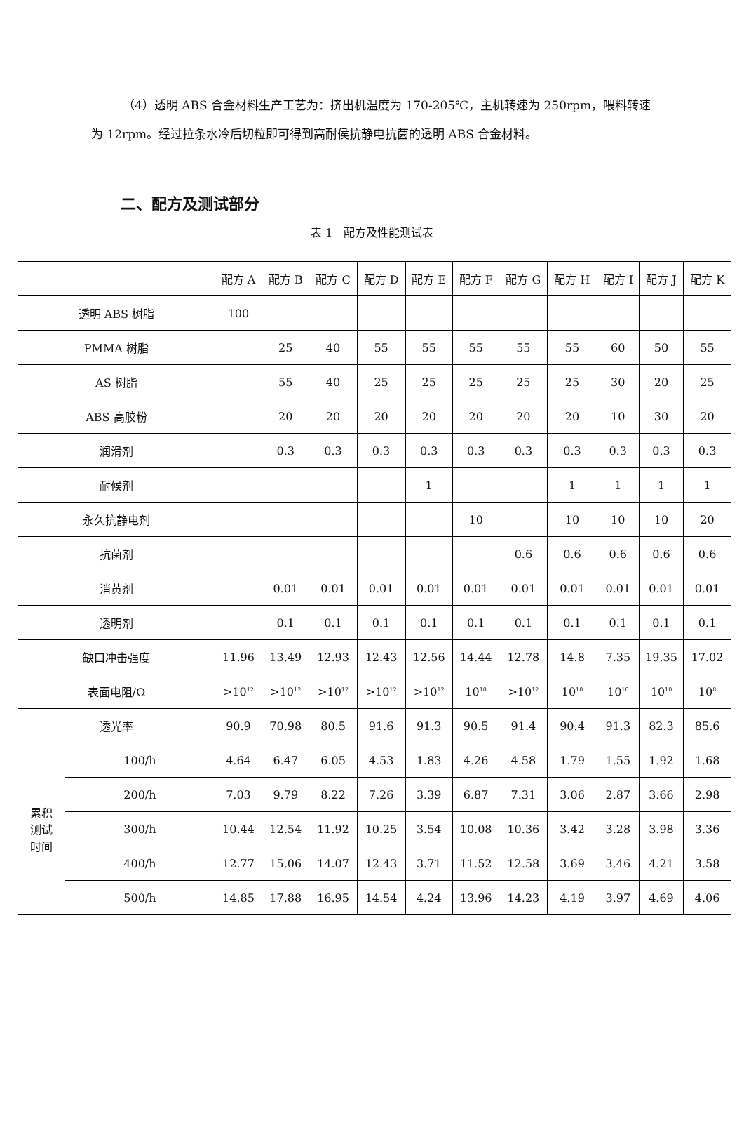（4）透明 ABS 合金材料生产工艺为：挤出机温度为 170-205℃，主机转速为 250rpm，喂料转速为 12rpm。经过拉条水冷后切粒即可得到高耐侯抗静电抗菌的透明 ABS 合金材料。
二、配方及测试部分
表 1　配方及性能测试表
| | | 配方 A | 配方 B | 配方 C | 配方 D | 配方 E | 配方 F | 配方 G | 配方 H | 配方 I | 配方 J | 配方 K |
| 透明 ABS 树脂 | | 100 | | | | | | | | | | |
| PMMA 树脂 | | | 25 | 40 | 55 | 55 | 55 | 55 | 55 | 60 | 50 | 55 |
| AS 树脂 | | | 55 | 40 | 25 | 25 | 25 | 25 | 25 | 30 | 20 | 25 |
| ABS 高胶粉 | | | 20 | 20 | 20 | 20 | 20 | 20 | 20 | 10 | 30 | 20 |
| 润滑剂 | | | 0.3 | 0.3 | 0.3 | 0.3 | 0.3 | 0.3 | 0.3 | 0.3 | 0.3 | 0.3 |
| 耐候剂 | | | | | | 1 | | | 1 | 1 | 1 | 1 |
| 永久抗静电剂 | | | | | | | 10 | | 10 | 10 | 10 | 20 |
| 抗菌剂 | | | | | | | | 0.6 | 0.6 | 0.6 | 0.6 | 0.6 |
| 消黄剂 | | | 0.01 | 0.01 | 0.01 | 0.01 | 0.01 | 0.01 | 0.01 | 0.01 | 0.01 | 0.01 |
| 透明剂 | | | 0.1 | 0.1 | 0.1 | 0.1 | 0.1 | 0.1 | 0.1 | 0.1 | 0.1 | 0.1 |
| 缺口冲击强度 | | 11.96 | 13.49 | 12.93 | 12.43 | 12.56 | 14.44 | 12.78 | 14.8 | 7.35 | 19.35 | 17.02 |
| 表面电阻/Ω | | >10<sup>12</sup> | >10<sup>12</sup> | >10<sup>12</sup> | >10<sup>12</sup> | >10<sup>12</sup> | 10<sup>10</sup> | >10<sup>12</sup> | 10<sup>10</sup> | 10<sup>10</sup> | 10<sup>10</sup> | 10<sup>8</sup> |
| 透光率 | | 90.9 | 70.98 | 80.5 | 91.6 | 91.3 | 90.5 | 91.4 | 90.4 | 91.3 | 82.3 | 85.6 |
| 累积 测试 时间 | 100/h | 4.64 | 6.47 | 6.05 | 4.53 | 1.83 | 4.26 | 4.58 | 1.79 | 1.55 | 1.92 | 1.68 |
| | 200/h | 7.03 | 9.79 | 8.22 | 7.26 | 3.39 | 6.87 | 7.31 | 3.06 | 2.87 | 3.66 | 2.98 |
| | 300/h | 10.44 | 12.54 | 11.92 | 10.25 | 3.54 | 10.08 | 10.36 | 3.42 | 3.28 | 3.98 | 3.36 |
| | 400/h | 12.77 | 15.06 | 14.07 | 12.43 | 3.71 | 11.52 | 12.58 | 3.69 | 3.46 | 4.21 | 3.58 |
| | 500/h | 14.85 | 17.88 | 16.95 | 14.54 | 4.24 | 13.96 | 14.23 | 4.19 | 3.97 | 4.69 | 4.06 |